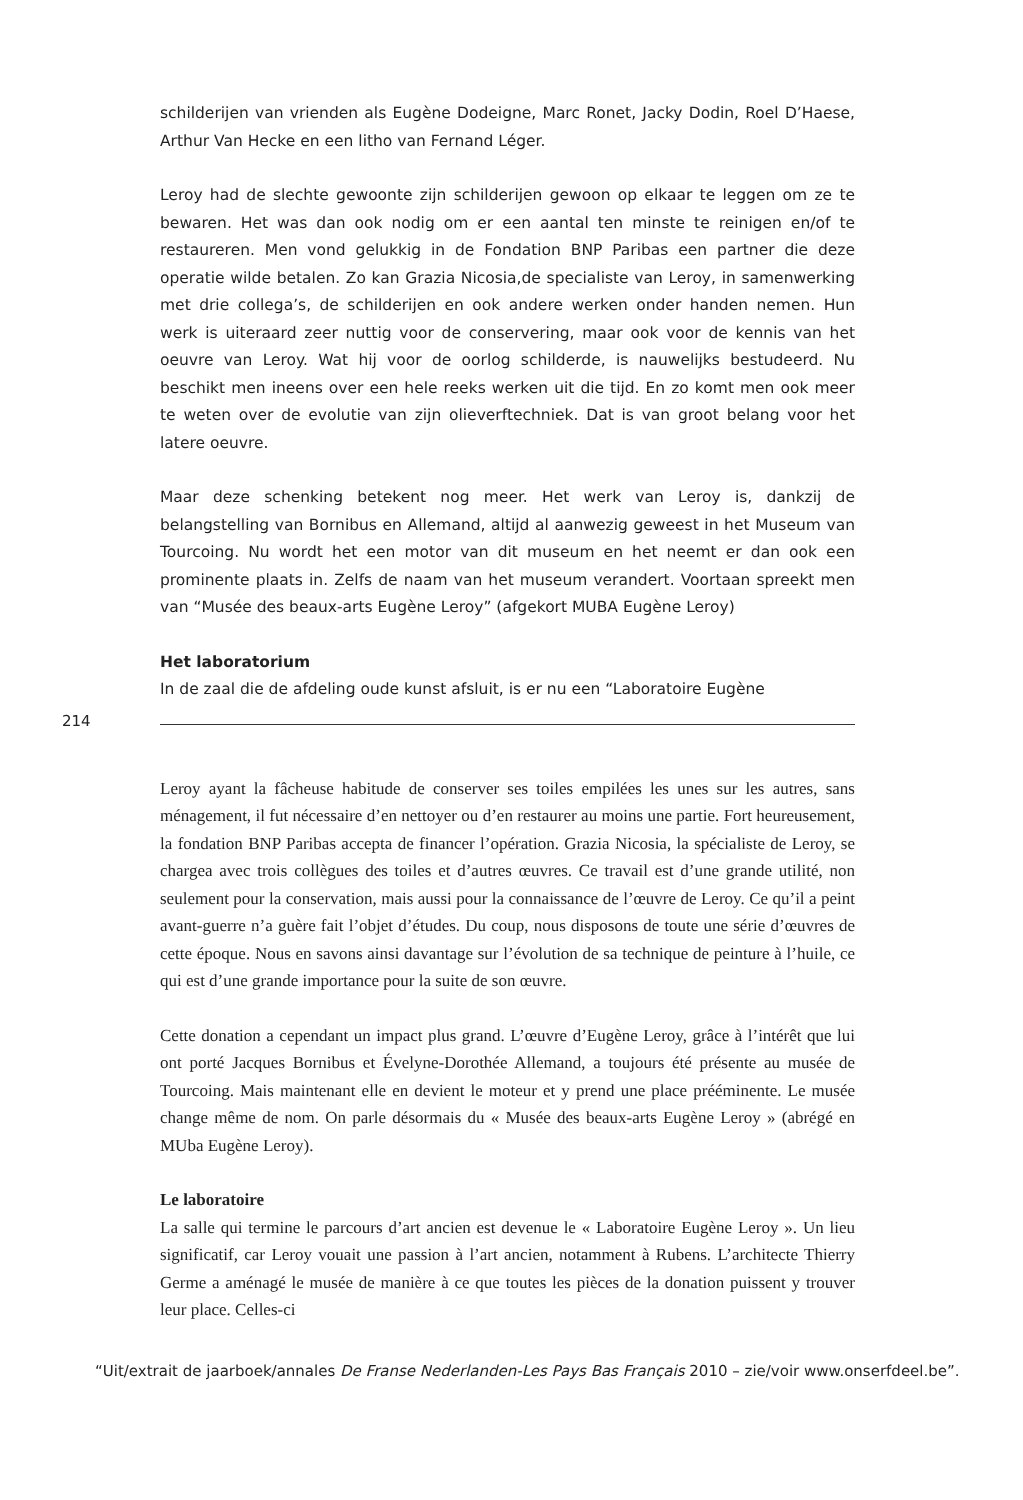schilderijen van vrienden als Eugène Dodeigne, Marc Ronet, Jacky Dodin, Roel D’Haese, Arthur Van Hecke en een litho van Fernand Léger.
Leroy had de slechte gewoonte zijn schilderijen gewoon op elkaar te leggen om ze te bewaren. Het was dan ook nodig om er een aantal ten minste te reinigen en/of te restaureren. Men vond gelukkig in de Fondation BNP Paribas een partner die deze operatie wilde betalen. Zo kan Grazia Nicosia,de specialiste van Leroy, in samenwerking met drie collega’s, de schilderijen en ook andere werken onder handen nemen. Hun werk is uiteraard zeer nuttig voor de conservering, maar ook voor de kennis van het oeuvre van Leroy. Wat hij voor de oorlog schilderde, is nauwelijks bestudeerd. Nu beschikt men ineens over een hele reeks werken uit die tijd. En zo komt men ook meer te weten over de evolutie van zijn olieverftechniek. Dat is van groot belang voor het latere oeuvre.
Maar deze schenking betekent nog meer. Het werk van Leroy is, dankzij de belangstelling van Bornibus en Allemand, altijd al aanwezig geweest in het Museum van Tourcoing. Nu wordt het een motor van dit museum en het neemt er dan ook een prominente plaats in. Zelfs de naam van het museum verandert. Voortaan spreekt men van “Musée des beaux-arts Eugène Leroy” (afgekort MUBA Eugène Leroy)
Het laboratorium
In de zaal die de afdeling oude kunst afsluit, is er nu een “Laboratoire Eugène
214
Leroy ayant la fâcheuse habitude de conserver ses toiles empilées les unes sur les autres, sans ménagement, il fut nécessaire d’en nettoyer ou d’en restaurer au moins une partie. Fort heureusement, la fondation BNP Paribas accepta de financer l’opération. Grazia Nicosia, la spécialiste de Leroy, se chargea avec trois collègues des toiles et d’autres œuvres. Ce travail est d’une grande utilité, non seulement pour la conservation, mais aussi pour la connaissance de l’œuvre de Leroy. Ce qu’il a peint avant-guerre n’a guère fait l’objet d’études. Du coup, nous disposons de toute une série d’œuvres de cette époque. Nous en savons ainsi davantage sur l’évolution de sa technique de peinture à l’huile, ce qui est d’une grande importance pour la suite de son œuvre.
Cette donation a cependant un impact plus grand. L’œuvre d’Eugène Leroy, grâce à l’intérêt que lui ont porté Jacques Bornibus et Évelyne-Dorothée Allemand, a toujours été présente au musée de Tourcoing. Mais maintenant elle en devient le moteur et y prend une place prééminente. Le musée change même de nom. On parle désormais du « Musée des beaux-arts Eugène Leroy » (abrégé en MUba Eugène Leroy).
Le laboratoire
La salle qui termine le parcours d’art ancien est devenue le « Laboratoire Eugène Leroy ». Un lieu significatif, car Leroy vouait une passion à l’art ancien, notamment à Rubens. L’architecte Thierry Germe a aménagé le musée de manière à ce que toutes les pièces de la donation puissent y trouver leur place. Celles-ci
“Uit/extrait de jaarboek/annales De Franse Nederlanden-Les Pays Bas Français 2010 – zie/voir www.onserfdeel.be”.